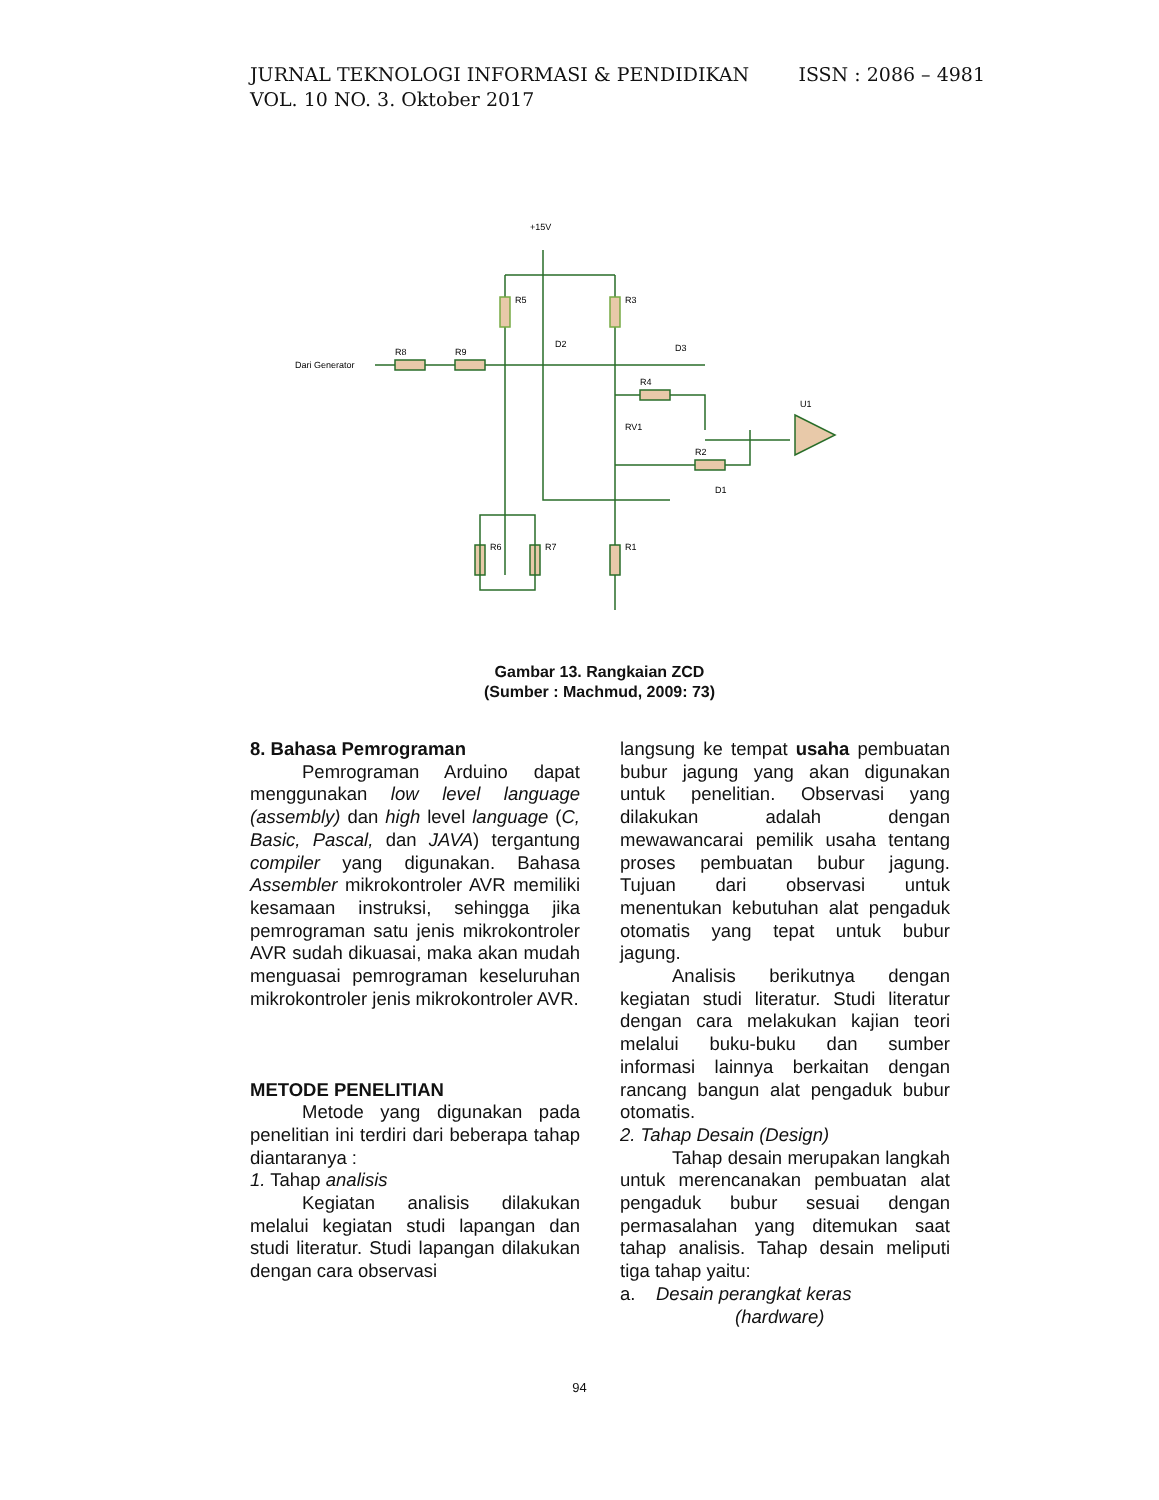ISSN : 2086 – 4981 JURNAL TEKNOLOGI INFORMASI & PENDIDIKAN
VOL. 10 NO. 3. Oktober 2017
+15V
Dari Generator
R5
R3
R8
R9
R4
RV1
R2
D1
D3
D2
U1
R6
R7
R1
Gambar 13. Rangkaian ZCD
(Sumber : Machmud, 2009: 73)
8. Bahasa Pemrograman
Pemrograman Arduino dapat menggunakan low level language (assembly) dan high level language (C, Basic, Pascal, dan JAVA) tergantung compiler yang digunakan. Bahasa Assembler mikrokontroler AVR memiliki kesamaan instruksi, sehingga jika pemrograman satu jenis mikrokontroler AVR sudah dikuasai, maka akan mudah menguasai pemrograman keseluruhan mikrokontroler jenis mikrokontroler AVR.
METODE PENELITIAN
Metode yang digunakan pada penelitian ini terdiri dari beberapa tahap diantaranya :
1. Tahap analisis
Kegiatan analisis dilakukan melalui kegiatan studi lapangan dan studi literatur. Studi lapangan dilakukan dengan cara observasi
langsung ke tempat usaha pembuatan bubur jagung yang akan digunakan untuk penelitian. Observasi yang dilakukan adalah dengan mewawancarai pemilik usaha tentang proses pembuatan bubur jagung. Tujuan dari observasi untuk menentukan kebutuhan alat pengaduk otomatis yang tepat untuk bubur jagung.
Analisis berikutnya dengan kegiatan studi literatur. Studi literatur dengan cara melakukan kajian teori melalui buku-buku dan sumber informasi lainnya berkaitan dengan rancang bangun alat pengaduk bubur otomatis.
2. Tahap Desain (Design)
Tahap desain merupakan langkah untuk merencanakan pembuatan alat pengaduk bubur sesuai dengan permasalahan yang ditemukan saat tahap analisis. Tahap desain meliputi tiga tahap yaitu:
a. Desain perangkat keras
(hardware)
94